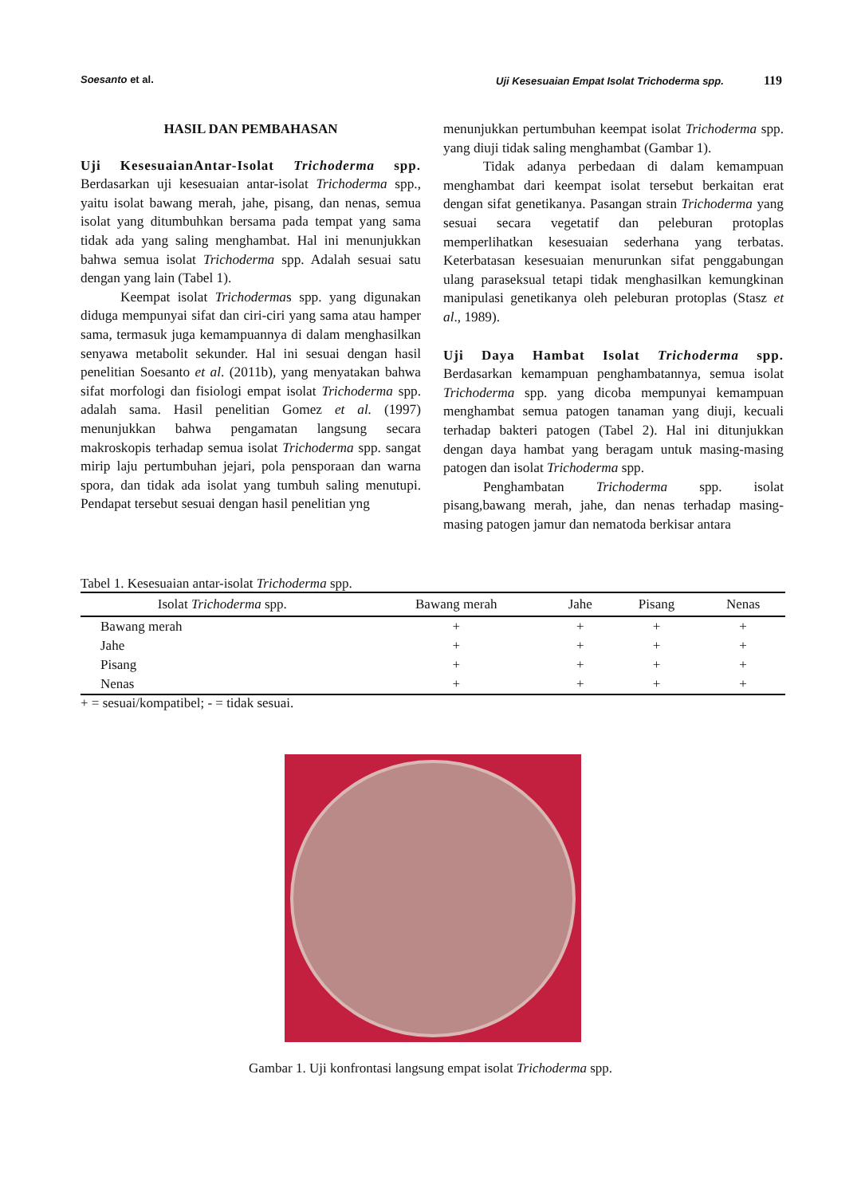Soesanto et al. Uji Kesesuaian Empat Isolat Trichoderma spp. 119
HASIL DAN PEMBAHASAN
Uji KesesuaianAntar-Isolat Trichoderma spp.
Berdasarkan uji kesesuaian antar-isolat Trichoderma spp., yaitu isolat bawang merah, jahe, pisang, dan nenas, semua isolat yang ditumbuhkan bersama pada tempat yang sama tidak ada yang saling menghambat. Hal ini menunjukkan bahwa semua isolat Trichoderma spp. Adalah sesuai satu dengan yang lain (Tabel 1).
Keempat isolat Trichodermas spp. yang digunakan diduga mempunyai sifat dan ciri-ciri yang sama atau hamper sama, termasuk juga kemampuannya di dalam menghasilkan senyawa metabolit sekunder. Hal ini sesuai dengan hasil penelitian Soesanto et al. (2011b), yang menyatakan bahwa sifat morfologi dan fisiologi empat isolat Trichoderma spp. adalah sama. Hasil penelitian Gomez et al. (1997) menunjukkan bahwa pengamatan langsung secara makroskopis terhadap semua isolat Trichoderma spp. sangat mirip laju pertumbuhan jejari, pola pensporaan dan warna spora, dan tidak ada isolat yang tumbuh saling menutupi. Pendapat tersebut sesuai dengan hasil penelitian yng
menunjukkan pertumbuhan keempat isolat Trichoderma spp. yang diuji tidak saling menghambat (Gambar 1).
Tidak adanya perbedaan di dalam kemampuan menghambat dari keempat isolat tersebut berkaitan erat dengan sifat genetikanya. Pasangan strain Trichoderma yang sesuai secara vegetatif dan peleburan protoplas memperlihatkan kesesuaian sederhana yang terbatas. Keterbatasan kesesuaian menurunkan sifat penggabungan ulang paraseksual tetapi tidak menghasilkan kemungkinan manipulasi genetikanya oleh peleburan protoplas (Stasz et al., 1989).
Uji Daya Hambat Isolat Trichoderma spp.
Berdasarkan kemampuan penghambatannya, semua isolat Trichoderma spp. yang dicoba mempunyai kemampuan menghambat semua patogen tanaman yang diuji, kecuali terhadap bakteri patogen (Tabel 2). Hal ini ditunjukkan dengan daya hambat yang beragam untuk masing-masing patogen dan isolat Trichoderma spp.
Penghambatan Trichoderma spp. isolat pisang,bawang merah, jahe, dan nenas terhadap masing-masing patogen jamur dan nematoda berkisar antara
Tabel 1. Kesesuaian antar-isolat Trichoderma spp.
| Isolat Trichoderma spp. | Bawang merah | Jahe | Pisang | Nenas |
| --- | --- | --- | --- | --- |
| Bawang merah | + | + | + | + |
| Jahe | + | + | + | + |
| Pisang | + | + | + | + |
| Nenas | + | + | + | + |
+ = sesuai/kompatibel; - = tidak sesuai.
Gambar 1. Uji konfrontasi langsung empat isolat Trichoderma spp.